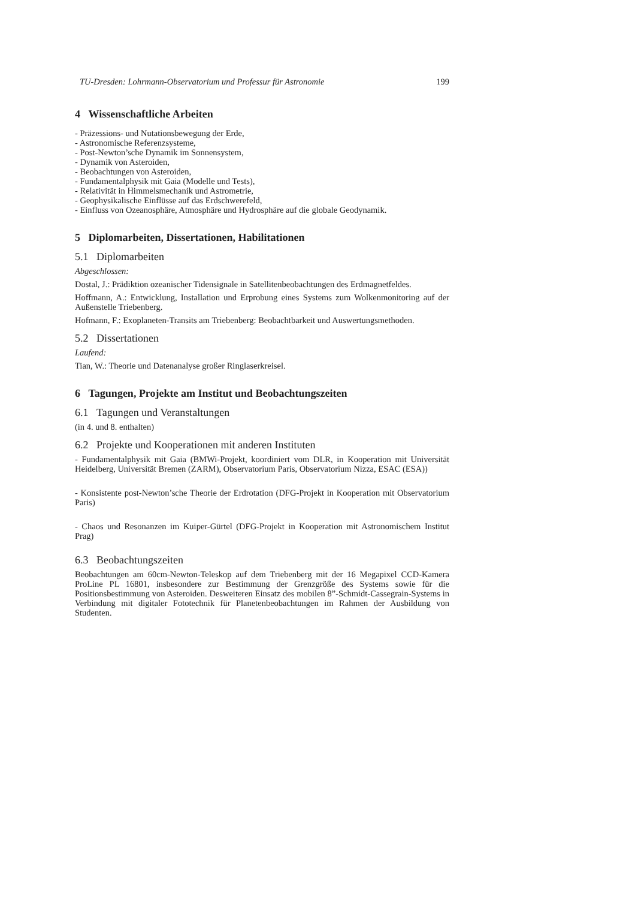TU-Dresden: Lohrmann-Observatorium und Professur für Astronomie 199
4 Wissenschaftliche Arbeiten
- Präzessions- und Nutationsbewegung der Erde,
- Astronomische Referenzsysteme,
- Post-Newton’sche Dynamik im Sonnensystem,
- Dynamik von Asteroiden,
- Beobachtungen von Asteroiden,
- Fundamentalphysik mit Gaia (Modelle und Tests),
- Relativität in Himmelsmechanik und Astrometrie,
- Geophysikalische Einflüsse auf das Erdschwerefeld,
- Einfluss von Ozeanosphäre, Atmosphäre und Hydrosphäre auf die globale Geodynamik.
5 Diplomarbeiten, Dissertationen, Habilitationen
5.1 Diplomarbeiten
Abgeschlossen:
Dostal, J.: Prädiktion ozeanischer Tidensignale in Satellitenbeobachtungen des Erdmagnetfeldes.
Hoffmann, A.: Entwicklung, Installation und Erprobung eines Systems zum Wolkenmonitoring auf der Außenstelle Triebenberg.
Hofmann, F.: Exoplaneten-Transits am Triebenberg: Beobachtbarkeit und Auswertungsmethoden.
5.2 Dissertationen
Laufend:
Tian, W.: Theorie und Datenanalyse großer Ringlaserkreisel.
6 Tagungen, Projekte am Institut und Beobachtungszeiten
6.1 Tagungen und Veranstaltungen
(in 4. und 8. enthalten)
6.2 Projekte und Kooperationen mit anderen Instituten
- Fundamentalphysik mit Gaia (BMWi-Projekt, koordiniert vom DLR, in Kooperation mit Universität Heidelberg, Universität Bremen (ZARM), Observatorium Paris, Observatorium Nizza, ESAC (ESA))
- Konsistente post-Newton’sche Theorie der Erdrotation (DFG-Projekt in Kooperation mit Observatorium Paris)
- Chaos und Resonanzen im Kuiper-Gürtel (DFG-Projekt in Kooperation mit Astronomischem Institut Prag)
6.3 Beobachtungszeiten
Beobachtungen am 60cm-Newton-Teleskop auf dem Triebenberg mit der 16 Megapixel CCD-Kamera ProLine PL 16801, insbesondere zur Bestimmung der Grenzgröße des Systems sowie für die Positionsbestimmung von Asteroiden. Desweiteren Einsatz des mobilen 8”-Schmidt-Cassegrain-Systems in Verbindung mit digitaler Fototechnik für Planetenbeobachtungen im Rahmen der Ausbildung von Studenten.